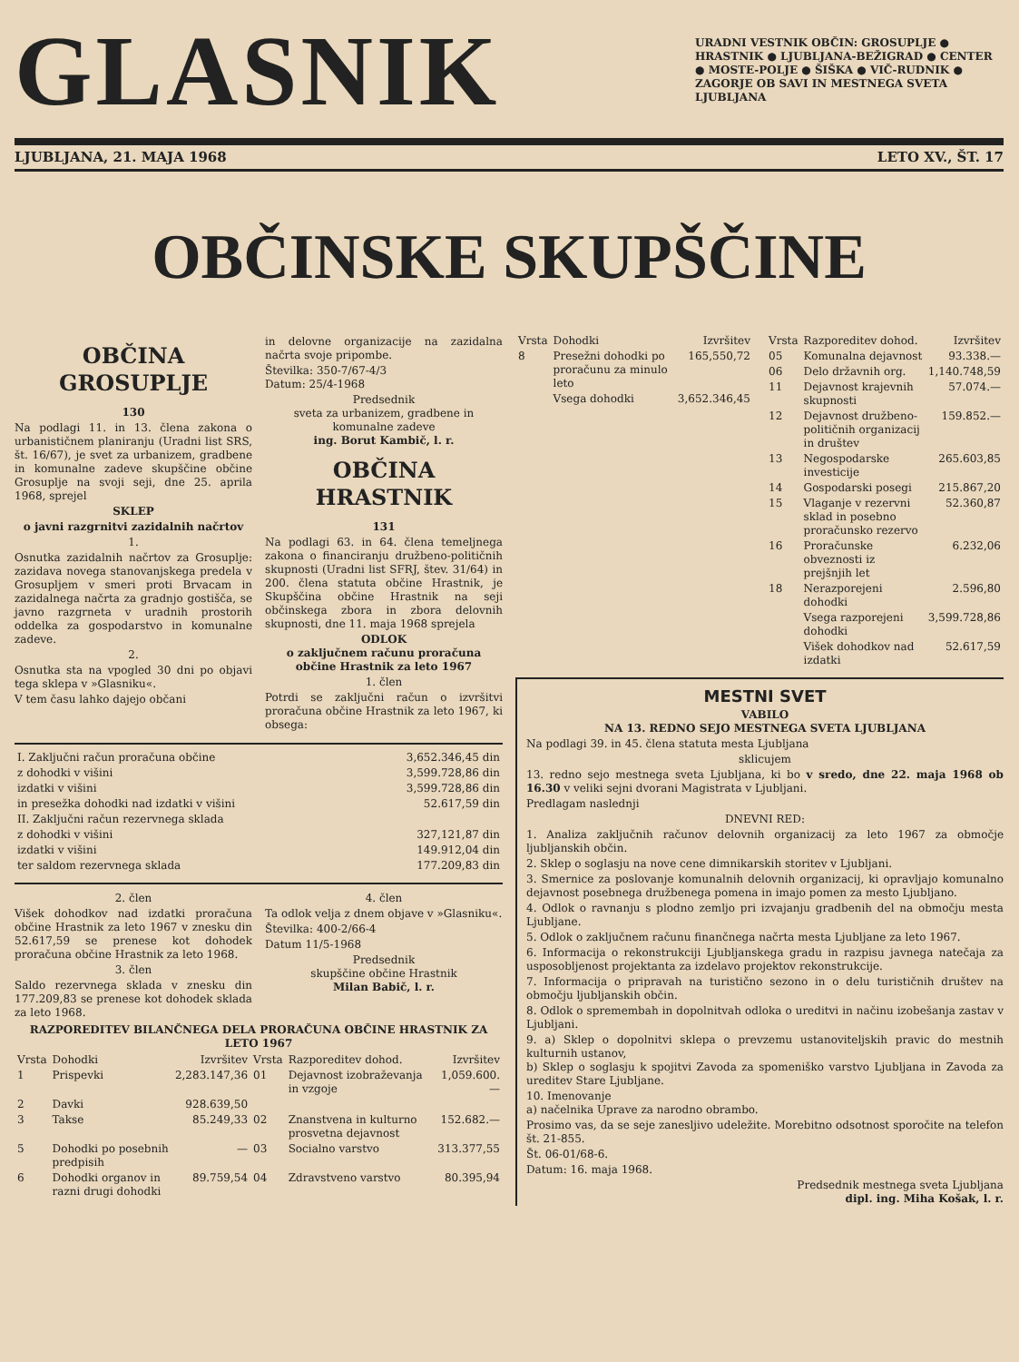GLASNIK
URADNI VESTNIK OBČIN: GROSUPLJE ● HRASTNIK ● LJUBLJANA-BEŽIGRAD ● CENTER ● MOSTE-POLJE ● ŠIŠKA ● VIČ-RUDNIK ● ZAGORJE OB SAVI IN MESTNEGA SVETA LJUBLJANA
LJUBLJANA, 21. MAJA 1968 LETO XV., ŠT. 17
OBČINSKE SKUPŠČINE
OBČINA GROSUPLJE
130
Na podlagi 11. in 13. člena zakona o urbanističnem planiranju (Uradni list SRS, št. 16/67), je svet za urbanizem, gradbene in komunalne zadeve skupščine občine Grosuplje na svoji seji, dne 25. aprila 1968, sprejel
SKLEP
o javni razgrnitvi zazidalnih načrtov
1.
Osnutka zazidalnih načrtov za Grosuplje: zazidava novega stanovanjskega predela v Grosupljem v smeri proti Brvacam in zazidalnega načrta za gradnjo gostišča, se javno razgrneta v uradnih prostorih oddelka za gospodarstvo in komunalne zadeve.
2.
Osnutka sta na vpogled 30 dni po objavi tega sklepa v »Glasniku«.
V tem času lahko dajejo občani
in delovne organizacije na zazidalna načrta svoje pripombe.
Številka: 350-7/67-4/3
Datum: 25/4-1968
Predsednik
sveta za urbanizem, gradbene in komunalne zadeve
ing. Borut Kambič, l. r.
OBČINA HRASTNIK
131
Na podlagi 63. in 64. člena temeljnega zakona o financiranju družbeno-političnih skupnosti (Uradni list SFRJ, štev. 31/64) in 200. člena statuta občine Hrastnik, je Skupščina občine Hrastnik na seji občinskega zbora in zbora delovnih skupnosti, dne 11. maja 1968 sprejela
ODLOK
o zaključnem računu proračuna občine Hrastnik za leto 1967
1. člen
Potrdi se zaključni račun o izvršitvi proračuna občine Hrastnik za leto 1967, ki obsega:
| I. Zaključni račun proračuna občine | 3,652.346,45 din |
| z dohodki v višini | 3,599.728,86 din |
| izdatki v višini | 3,599.728,86 din |
| in presežka dohodki nad izdatki v višini | 52.617,59 din |
| II. Zaključni račun rezervnega sklada | |
| z dohodki v višini | 327,121,87 din |
| izdatki v višini | 149.912,04 din |
| ter saldom rezervnega sklada | 177.209,83 din |
2. člen
Višek dohodkov nad izdatki proračuna občine Hrastnik za leto 1967 v znesku din 52.617,59 se prenese kot dohodek proračuna občine Hrastnik za leto 1968.
3. člen
Saldo rezervnega sklada v znesku din 177.209,83 se prenese kot dohodek sklada za leto 1968.
4. člen
Ta odlok velja z dnem objave v »Glasniku«.
Številka: 400-2/66-4
Datum 11/5-1968
Predsednik
skupščine občine Hrastnik
Milan Babič, l. r.
RAZPOREDITEV BILANČNEGA DELA PRORAČUNA OBČINE HRASTNIK ZA LETO 1967
| Vrsta | Dohodki | Izvršitev | Vrsta | Razporeditev dohod. | Izvršitev |
| --- | --- | --- | --- | --- | --- |
| 1 | Prispevki | 2,283.147,36 | 01 | Dejavnost izobraževanja in vzgoje | 1,059.600.— |
| 2 | Davki | 928.639,50 | | | |
| 3 | Takse | 85.249,33 | 02 | Znanstvena in kulturno prosvetna dejavnost | 152.682.— |
| 5 | Dohodki po posebnih predpisih | — | 03 | Socialno varstvo | 313.377,55 |
| 6 | Dohodki organov in razni drugi dohodki | 89.759,54 | 04 | Zdravstveno varstvo | 80.395,94 |
| Vrsta | Dohodki | Izvršitev |
| --- | --- | --- |
| 8 | Presežni dohodki po proračunu za minulo leto | 165,550,72 |
| | Vsega dohodki | 3,652.346,45 |
| Vrsta | Razporeditev dohod. | Izvršitev |
| --- | --- | --- |
| 05 | Komunalna dejavnost | 93.338.— |
| 06 | Delo državnih org. | 1,140.748,59 |
| 11 | Dejavnost krajevnih skupnosti | 57.074.— |
| 12 | Dejavnost družbeno-političnih organizacij in društev | 159.852.— |
| 13 | Negospodarske investicije | 265.603,85 |
| 14 | Gospodarski posegi | 215.867,20 |
| 15 | Vlaganje v rezervni sklad in posebno proračunsko rezervo | 52.360,87 |
| 16 | Proračunske obveznosti iz prejšnjih let | 6.232,06 |
| 18 | Nerazporejeni dohodki | 2.596,80 |
| | Vsega razporejeni dohodki | 3,599.728,86 |
| | Višek dohodkov nad izdatki | 52.617,59 |
MESTNI SVET
VABILO
NA 13. REDNO SEJO MESTNEGA SVETA LJUBLJANA
Na podlagi 39. in 45. člena statuta mesta Ljubljana
sklicujem
13. redno sejo mestnega sveta Ljubljana, ki bo v sredo, dne 22. maja 1968 ob 16.30 v veliki sejni dvorani Magistrata v Ljubljani.
Predlagam naslednji
DNEVNI RED:
1. Analiza zaključnih računov delovnih organizacij za leto 1967 za območje ljubljanskih občin.
2. Sklep o soglasju na nove cene dimnikarskih storitev v Ljubljani.
3. Smernice za poslovanje komunalnih delovnih organizacij, ki opravljajo komunalno dejavnost posebnega družbenega pomena in imajo pomen za mesto Ljubljano.
4. Odlok o ravnanju s plodno zemljo pri izvajanju gradbenih del na območju mesta Ljubljane.
5. Odlok o zaključnem računu finančnega načrta mesta Ljubljane za leto 1967.
6. Informacija o rekonstrukciji Ljubljanskega gradu in razpisu javnega natečaja za usposobljenost projektanta za izdelavo projektov rekonstrukcije.
7. Informacija o pripravah na turistično sezono in o delu turističnih društev na območju ljubljanskih občin.
8. Odlok o spremembah in dopolnitvah odloka o ureditvi in načinu izobešanja zastav v Ljubljani.
9. a) Sklep o dopolnitvi sklepa o prevzemu ustanoviteljskih pravic do mestnih kulturnih ustanov,
b) Sklep o soglasju k spojitvi Zavoda za spomeniško varstvo Ljubljana in Zavoda za ureditev Stare Ljubljane.
10. Imenovanje
a) načelnika Uprave za narodno obrambo.
Prosimo vas, da se seje zanesljivo udeležite. Morebitno odsotnost sporočite na telefon št. 21-855.
Št. 06-01/68-6.
Datum: 16. maja 1968.
Predsednik mestnega sveta Ljubljana
dipl. ing. Miha Košak, l. r.